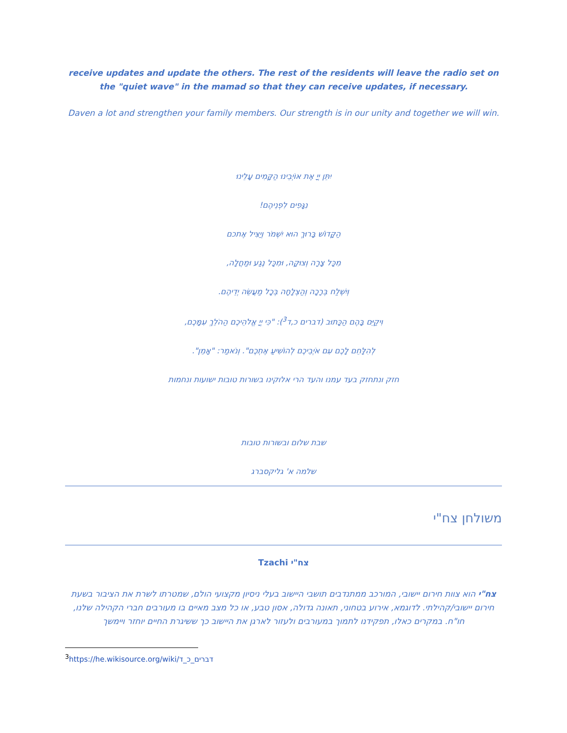receive updates and update the others. The rest of the residents will leave the radio set on the "quiet wave" in the mamad so that they can receive updates, if necessary.
Daven a lot and strengthen your family members. Our strength is in our unity and together we will win.
יִתֵּן יְיָ אֶת אוֹיְבֵינוּ הַקָּמִים עָלֵינוּ
נִגָּפִים לִפְנֵיהֶם!
הַקָּדוֹשׁ בָּרוּךְ הוּא יִשְׁמֹר וְיַצִּיל אֶתכם
מִכָּל צָרָה וְצוּקָה, וּמִכָּל נֶגַע וּמַחֲלָה,
וְיִשְׁלַח בְּרָכָה וְהַצְלָחָה בְּכָל מַעֲשֵׂה יְדֵיהֶם.
וִיקַיֵּם בָּהֶם הַכָּתוּב (דברים כ,ד<sup>3</sup>): "כִּי יְיָ אֱלֹהֵיכֶם הַהֹלֵךְ עִמָּכֶם,
לְהִלָּחֵם לָכֶם עִם אֹיְבֵיכֶם לְהוֹשִׁיעַ אֶתְכֶם". וְנֹאמַר: "אָמֵן".
חזק ונתחזק בעד עמנו והעד הרי אלוקינו בשורות טובות ישועות ונחמות
שבת שלום ובשורות טובות
שלמה א' גליקסברג
משולחן צח"י
Tzachi צח"י
צח"י הוא צוות חירום יישובי, המורכב ממתנדבים תושבי היישוב בעלי ניסיון מקצועי הולם, שמטרתו לשרת את הציבור בשעת חירום יישובי/קהילתי. לדוגמא, אירוע בטחוני, תאונה גדולה, אסון טבע, או כל מצב מאיים בו מעורבים חברי הקהילה שלנו, חו"ח. במקרים כאלו, תפקידנו לתמוך במעורבים ולעזור לארגן את היישוב כך ששיגרת החיים יוחזר ויימשך
<sup>3</sup> https://he.wikisource.org/wiki/דברים_כ_ד